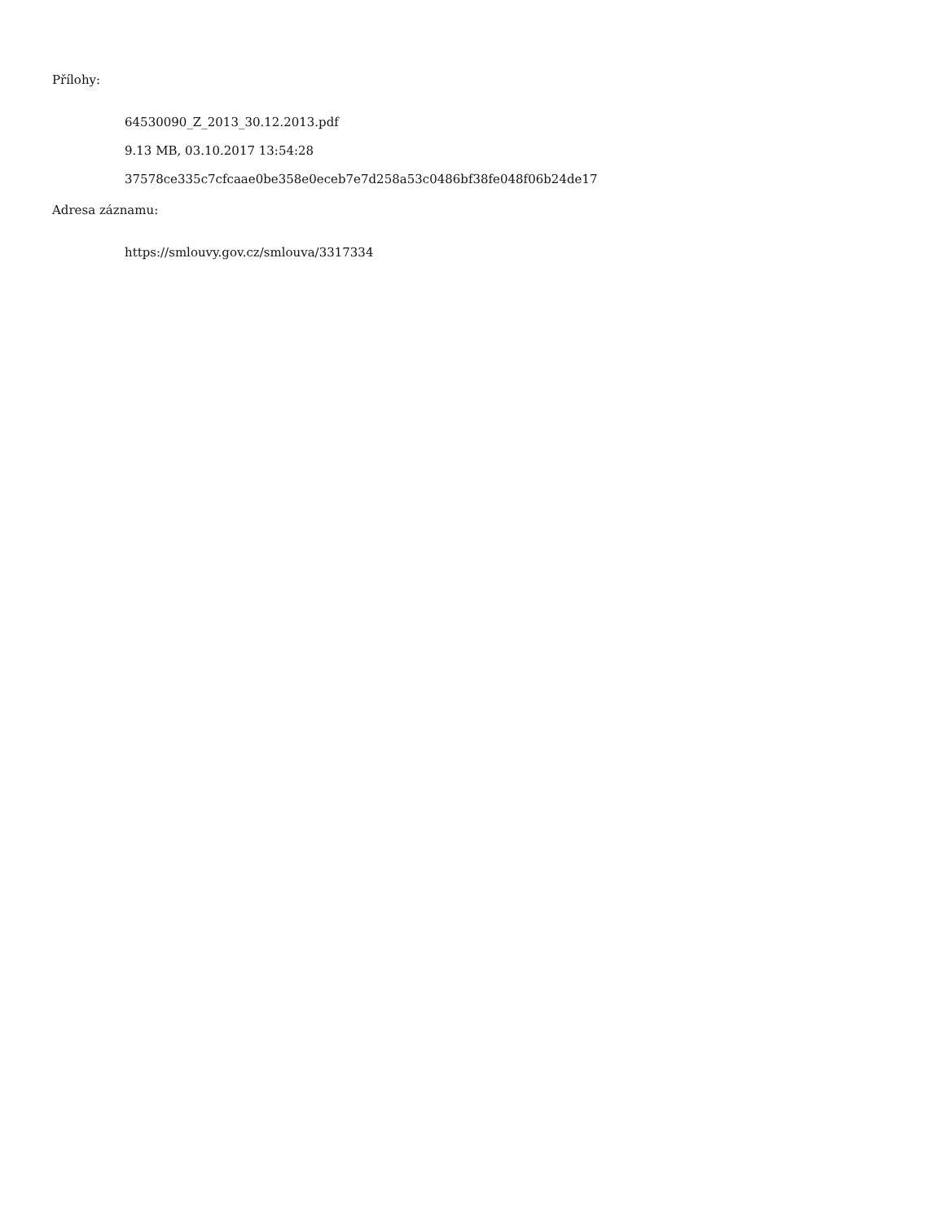Přílohy:
64530090_Z_2013_30.12.2013.pdf
9.13 MB, 03.10.2017 13:54:28
37578ce335c7cfcaae0be358e0eceb7e7d258a53c0486bf38fe048f06b24de17
Adresa záznamu:
https://smlouvy.gov.cz/smlouva/3317334